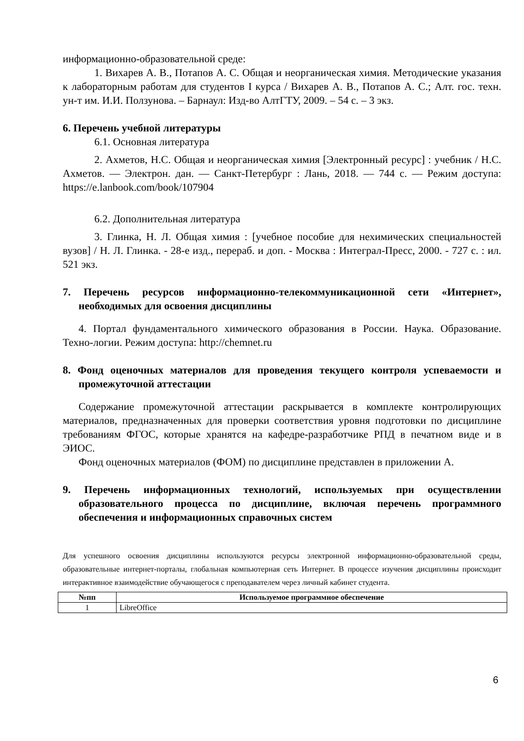информационно-образовательной среде:
1. Вихарев А. В., Потапов А. С. Общая и неорганическая химия. Методические указания к лабораторным работам для студентов I курса / Вихарев А. В., Потапов А. С.; Алт. гос. техн. ун-т им. И.И. Ползунова. – Барнаул: Изд-во АлтГТУ, 2009. – 54 с. – 3 экз.
6. Перечень учебной литературы
6.1. Основная литература
2. Ахметов, Н.С. Общая и неорганическая химия [Электронный ресурс] : учебник / Н.С. Ахметов. — Электрон. дан. — Санкт-Петербург : Лань, 2018. — 744 с. — Режим доступа: https://e.lanbook.com/book/107904
6.2. Дополнительная литература
3. Глинка, Н. Л. Общая химия : [учебное пособие для нехимических специальностей вузов] / Н. Л. Глинка. - 28-е изд., перераб. и доп. - Москва : Интеграл-Пресс, 2000. - 727 с. : ил. 521 экз.
7. Перечень ресурсов информационно-телекоммуникационной сети «Интернет», необходимых для освоения дисциплины
4. Портал фундаментального химического образования в России. Наука. Образование. Техно-логии. Режим доступа: http://chemnet.ru
8. Фонд оценочных материалов для проведения текущего контроля успеваемости и промежуточной аттестации
Содержание промежуточной аттестации раскрывается в комплекте контролирующих материалов, предназначенных для проверки соответствия уровня подготовки по дисциплине требованиям ФГОС, которые хранятся на кафедре-разработчике РПД в печатном виде и в ЭИОС.
Фонд оценочных материалов (ФОМ) по дисциплине представлен в приложении А.
9. Перечень информационных технологий, используемых при осуществлении образовательного процесса по дисциплине, включая перечень программного обеспечения и информационных справочных систем
Для успешного освоения дисциплины используются ресурсы электронной информационно-образовательной среды, образовательные интернет-порталы, глобальная компьютерная сеть Интернет. В процессе изучения дисциплины происходит интерактивное взаимодействие обучающегося с преподавателем через личный кабинет студента.
| №пп | Используемое программное обеспечение |
| --- | --- |
| 1 | LibreOffice |
6